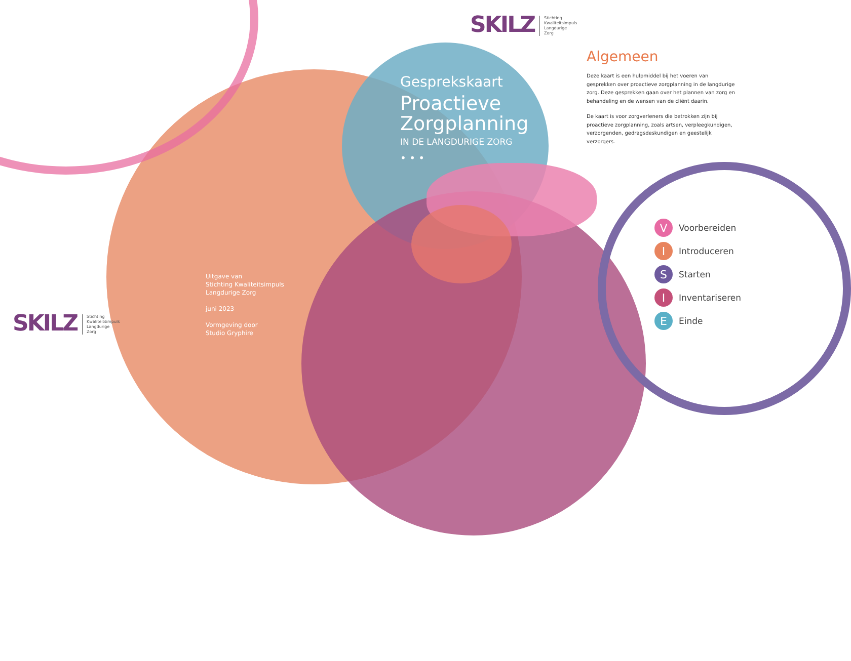SKILZ Stichting
Kwaliteitsimpuls
Langdurige
Zorg
Uitgave van
Stichting Kwaliteitsimpuls
Langdurige Zorg
juni 2023
Vormgeving door
Studio Gryphire
SKILZ Stichting
Kwaliteitsimpuls
Langdurige
Zorg
Gesprekskaart
Proactieve
Zorgplanning
IN DE LANGDURIGE ZORG
• • •
Algemeen
Deze kaart is een hulpmiddel bij het voeren van gesprekken over proactieve zorgplanning in de langdurige zorg. Deze gesprekken gaan over het plannen van zorg en behandeling en de wensen van de cliënt daarin.
De kaart is voor zorgverleners die betrokken zijn bij proactieve zorgplanning, zoals artsen, verpleegkundigen, verzorgenden, gedragsdeskundigen en geestelijk verzorgers.
V Voorbereiden
I Introduceren
S Starten
I Inventariseren
E Einde